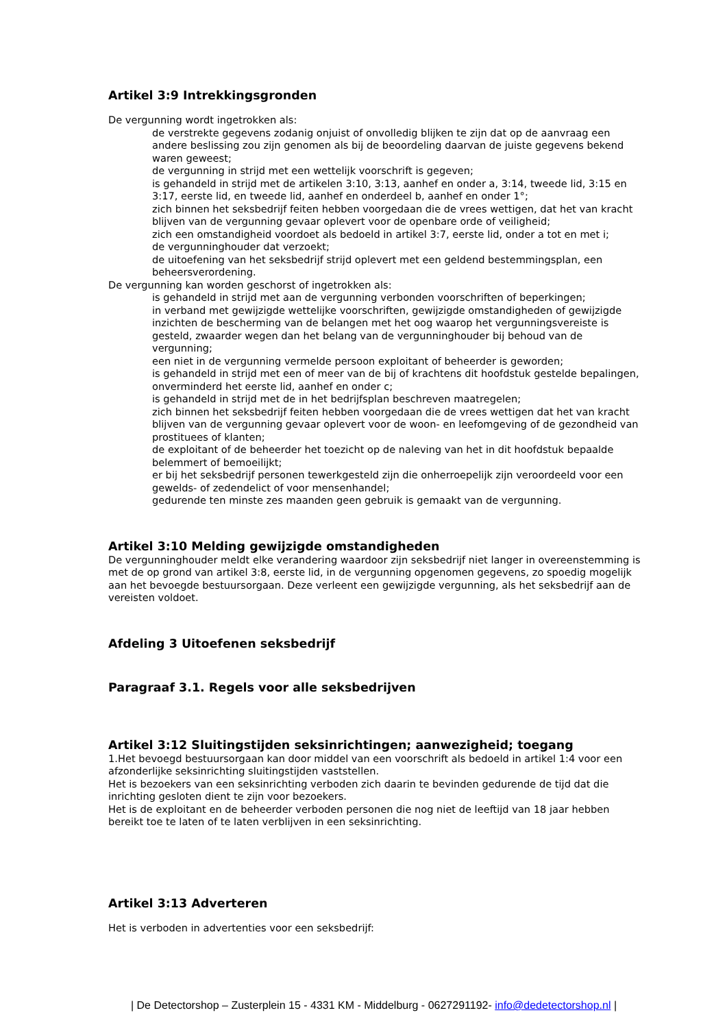Artikel 3:9 Intrekkingsgronden
De vergunning wordt ingetrokken als:
de verstrekte gegevens zodanig onjuist of onvolledig blijken te zijn dat op de aanvraag een andere beslissing zou zijn genomen als bij de beoordeling daarvan de juiste gegevens bekend waren geweest;
de vergunning in strijd met een wettelijk voorschrift is gegeven;
is gehandeld in strijd met de artikelen 3:10, 3:13, aanhef en onder a, 3:14, tweede lid, 3:15 en 3:17, eerste lid, en tweede lid, aanhef en onderdeel b, aanhef en onder 1°;
zich binnen het seksbedrijf feiten hebben voorgedaan die de vrees wettigen, dat het van kracht blijven van de vergunning gevaar oplevert voor de openbare orde of veiligheid;
zich een omstandigheid voordoet als bedoeld in artikel 3:7, eerste lid, onder a tot en met i;
de vergunninghouder dat verzoekt;
de uitoefening van het seksbedrijf strijd oplevert met een geldend bestemmingsplan, een beheersverordening.
De vergunning kan worden geschorst of ingetrokken als:
is gehandeld in strijd met aan de vergunning verbonden voorschriften of beperkingen;
in verband met gewijzigde wettelijke voorschriften, gewijzigde omstandigheden of gewijzigde inzichten de bescherming van de belangen met het oog waarop het vergunningsvereiste is gesteld, zwaarder wegen dan het belang van de vergunninghouder bij behoud van de vergunning;
een niet in de vergunning vermelde persoon exploitant of beheerder is geworden;
is gehandeld in strijd met een of meer van de bij of krachtens dit hoofdstuk gestelde bepalingen, onverminderd het eerste lid, aanhef en onder c;
is gehandeld in strijd met de in het bedrijfsplan beschreven maatregelen;
zich binnen het seksbedrijf feiten hebben voorgedaan die de vrees wettigen dat het van kracht blijven van de vergunning gevaar oplevert voor de woon- en leefomgeving of de gezondheid van prostituees of klanten;
de exploitant of de beheerder het toezicht op de naleving van het in dit hoofdstuk bepaalde belemmert of bemoeilijkt;
er bij het seksbedrijf personen tewerkgesteld zijn die onherroepelijk zijn veroordeeld voor een gewelds- of zedendelict of voor mensenhandel;
gedurende ten minste zes maanden geen gebruik is gemaakt van de vergunning.
Artikel 3:10 Melding gewijzigde omstandigheden
De vergunninghouder meldt elke verandering waardoor zijn seksbedrijf niet langer in overeenstemming is met de op grond van artikel 3:8, eerste lid, in de vergunning opgenomen gegevens, zo spoedig mogelijk aan het bevoegde bestuursorgaan. Deze verleent een gewijzigde vergunning, als het seksbedrijf aan de vereisten voldoet.
Afdeling 3 Uitoefenen seksbedrijf
Paragraaf 3.1. Regels voor alle seksbedrijven
Artikel 3:12 Sluitingstijden seksinrichtingen; aanwezigheid; toegang
1.Het bevoegd bestuursorgaan kan door middel van een voorschrift als bedoeld in artikel 1:4 voor een afzonderlijke seksinrichting sluitingstijden vaststellen.
Het is bezoekers van een seksinrichting verboden zich daarin te bevinden gedurende de tijd dat die inrichting gesloten dient te zijn voor bezoekers.
Het is de exploitant en de beheerder verboden personen die nog niet de leeftijd van 18 jaar hebben bereikt toe te laten of te laten verblijven in een seksinrichting.
Artikel 3:13 Adverteren
Het is verboden in advertenties voor een seksbedrijf:
| De Detectorshop – Zusterplein 15 - 4331 KM - Middelburg - 0627291192- info@dedetectorshop.nl |